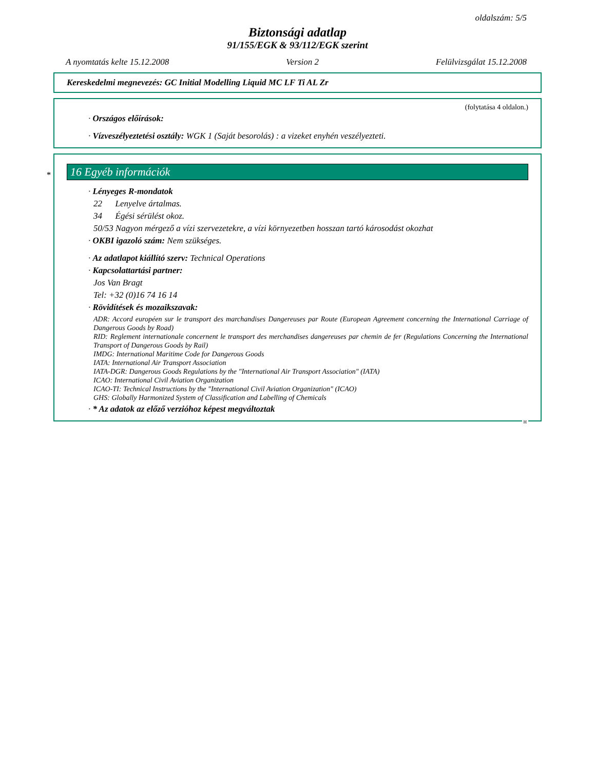oldalszám: 5/5
Biztonsági adatlap
91/155/EGK & 93/112/EGK szerint
A nyomtatás kelte 15.12.2008 Version 2 Felülvizsgálat 15.12.2008
Kereskedelmi megnevezés: GC Initial Modelling Liquid MC LF Ti AL Zr
(folytatása 4 oldalon.)
· Országos előírások:
· Vízveszélyeztetési osztály: WGK 1 (Saját besorolás) : a vizeket enyhén veszélyezteti.
*
16 Egyéb információk
· Lényeges R-mondatok
22 Lenyelve ártalmas.
34 Égési sérülést okoz.
50/53 Nagyon mérgező a vízi szervezetekre, a vízi környezetben hosszan tartó károsodást okozhat
· OKBI igazoló szám: Nem szükséges.
· Az adatlapot kiállító szerv: Technical Operations
· Kapcsolattartási partner:
Jos Van Bragt
Tel: +32 (0)16 74 16 14
· Rövidítések és mozaikszavak:
ADR: Accord européen sur le transport des marchandises Dangereuses par Route (European Agreement concerning the International Carriage of Dangerous Goods by Road)
RID: Reglement internationale concernent le transport des merchandises dangereuses par chemin de fer (Regulations Concerning the International Transport of Dangerous Goods by Rail)
IMDG: International Maritime Code for Dangerous Goods
IATA: International Air Transport Association
IATA-DGR: Dangerous Goods Regulations by the "International Air Transport Association" (IATA)
ICAO: International Civil Aviation Organization
ICAO-TI: Technical Instructions by the "International Civil Aviation Organization" (ICAO)
GHS: Globally Harmonized System of Classification and Labelling of Chemicals
· * Az adatok az előző verzióhoz képest megváltoztak
H